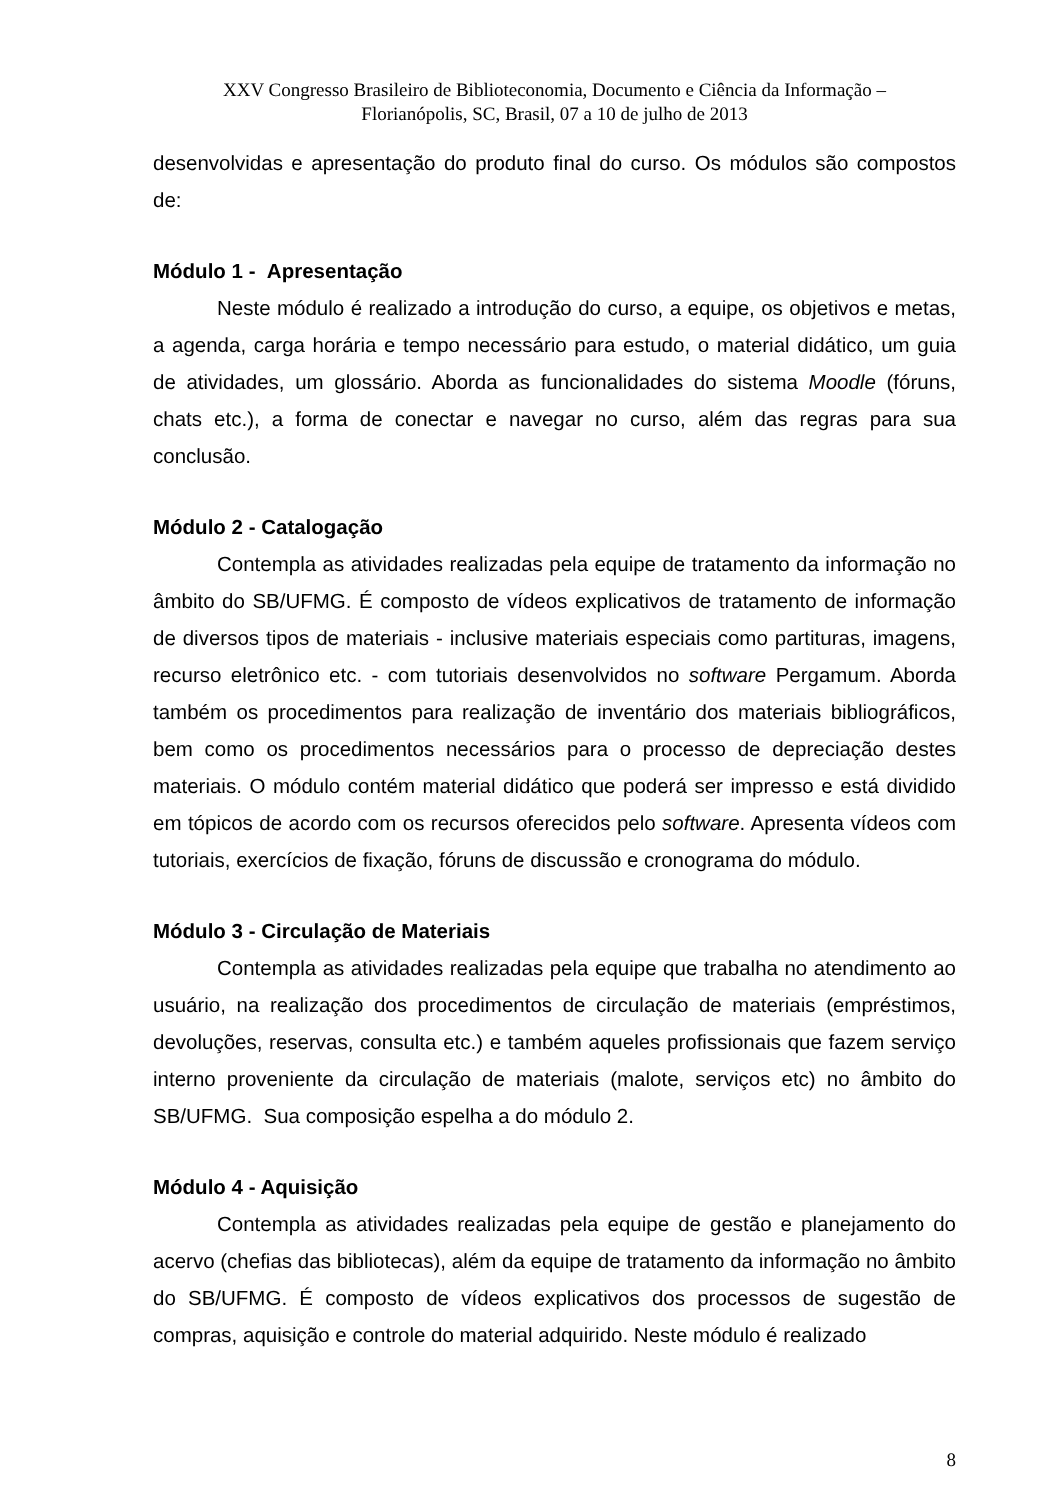XXV Congresso Brasileiro de Biblioteconomia, Documento e Ciência da Informação –
Florianópolis, SC, Brasil, 07 a 10 de julho de 2013
desenvolvidas e apresentação do produto final do curso. Os módulos são compostos de:
Módulo 1 - Apresentação
Neste módulo é realizado a introdução do curso, a equipe, os objetivos e metas, a agenda, carga horária e tempo necessário para estudo, o material didático, um guia de atividades, um glossário. Aborda as funcionalidades do sistema Moodle (fóruns, chats etc.), a forma de conectar e navegar no curso, além das regras para sua conclusão.
Módulo 2 - Catalogação
Contempla as atividades realizadas pela equipe de tratamento da informação no âmbito do SB/UFMG. É composto de vídeos explicativos de tratamento de informação de diversos tipos de materiais - inclusive materiais especiais como partituras, imagens, recurso eletrônico etc. - com tutoriais desenvolvidos no software Pergamum. Aborda também os procedimentos para realização de inventário dos materiais bibliográficos, bem como os procedimentos necessários para o processo de depreciação destes materiais. O módulo contém material didático que poderá ser impresso e está dividido em tópicos de acordo com os recursos oferecidos pelo software. Apresenta vídeos com tutoriais, exercícios de fixação, fóruns de discussão e cronograma do módulo.
Módulo 3 - Circulação de Materiais
Contempla as atividades realizadas pela equipe que trabalha no atendimento ao usuário, na realização dos procedimentos de circulação de materiais (empréstimos, devoluções, reservas, consulta etc.) e também aqueles profissionais que fazem serviço interno proveniente da circulação de materiais (malote, serviços etc) no âmbito do SB/UFMG. Sua composição espelha a do módulo 2.
Módulo 4 - Aquisição
Contempla as atividades realizadas pela equipe de gestão e planejamento do acervo (chefias das bibliotecas), além da equipe de tratamento da informação no âmbito do SB/UFMG. É composto de vídeos explicativos dos processos de sugestão de compras, aquisição e controle do material adquirido. Neste módulo é realizado
8